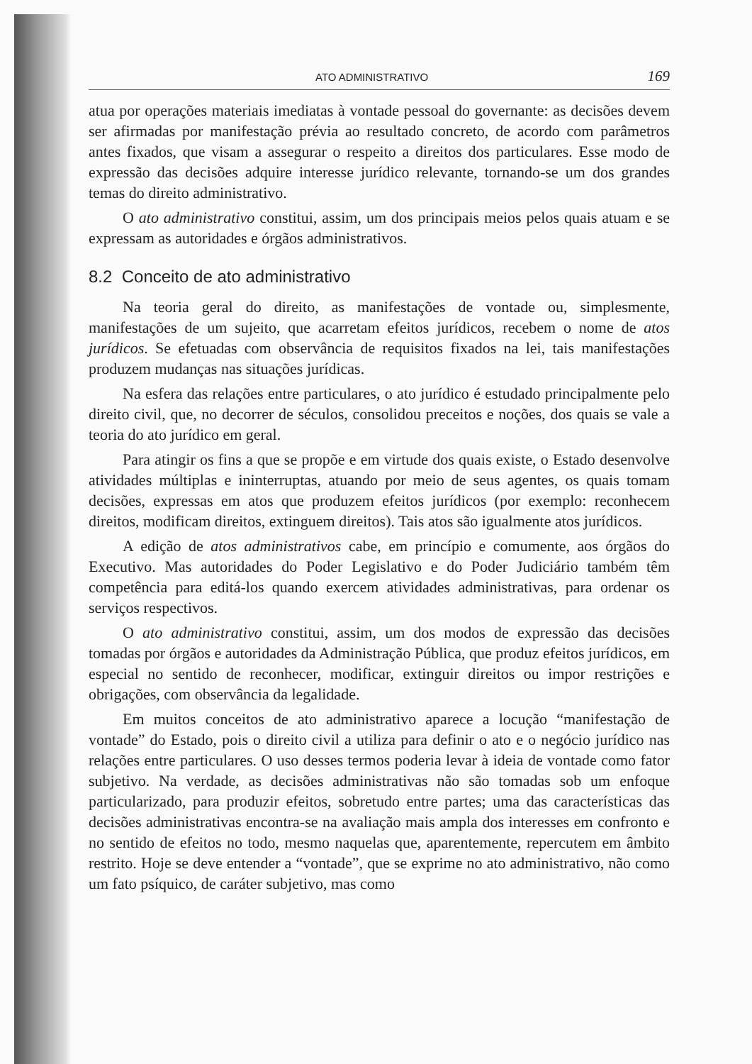ATO ADMINISTRATIVO 169
atua por operações materiais imediatas à vontade pessoal do governante: as decisões devem ser afirmadas por manifestação prévia ao resultado concreto, de acordo com parâmetros antes fixados, que visam a assegurar o respeito a direitos dos particulares. Esse modo de expressão das decisões adquire interesse jurídico relevante, tornando-se um dos grandes temas do direito administrativo.
O ato administrativo constitui, assim, um dos principais meios pelos quais atuam e se expressam as autoridades e órgãos administrativos.
8.2 Conceito de ato administrativo
Na teoria geral do direito, as manifestações de vontade ou, simplesmente, manifestações de um sujeito, que acarretam efeitos jurídicos, recebem o nome de atos jurídicos. Se efetuadas com observância de requisitos fixados na lei, tais manifestações produzem mudanças nas situações jurídicas.
Na esfera das relações entre particulares, o ato jurídico é estudado principalmente pelo direito civil, que, no decorrer de séculos, consolidou preceitos e noções, dos quais se vale a teoria do ato jurídico em geral.
Para atingir os fins a que se propõe e em virtude dos quais existe, o Estado desenvolve atividades múltiplas e ininterruptas, atuando por meio de seus agentes, os quais tomam decisões, expressas em atos que produzem efeitos jurídicos (por exemplo: reconhecem direitos, modificam direitos, extinguem direitos). Tais atos são igualmente atos jurídicos.
A edição de atos administrativos cabe, em princípio e comumente, aos órgãos do Executivo. Mas autoridades do Poder Legislativo e do Poder Judiciário também têm competência para editá-los quando exercem atividades administrativas, para ordenar os serviços respectivos.
O ato administrativo constitui, assim, um dos modos de expressão das decisões tomadas por órgãos e autoridades da Administração Pública, que produz efeitos jurídicos, em especial no sentido de reconhecer, modificar, extinguir direitos ou impor restrições e obrigações, com observância da legalidade.
Em muitos conceitos de ato administrativo aparece a locução “manifestação de vontade” do Estado, pois o direito civil a utiliza para definir o ato e o negócio jurídico nas relações entre particulares. O uso desses termos poderia levar à ideia de vontade como fator subjetivo. Na verdade, as decisões administrativas não são tomadas sob um enfoque particularizado, para produzir efeitos, sobretudo entre partes; uma das características das decisões administrativas encontra-se na avaliação mais ampla dos interesses em confronto e no sentido de efeitos no todo, mesmo naquelas que, aparentemente, repercutem em âmbito restrito. Hoje se deve entender a “vontade”, que se exprime no ato administrativo, não como um fato psíquico, de caráter subjetivo, mas como